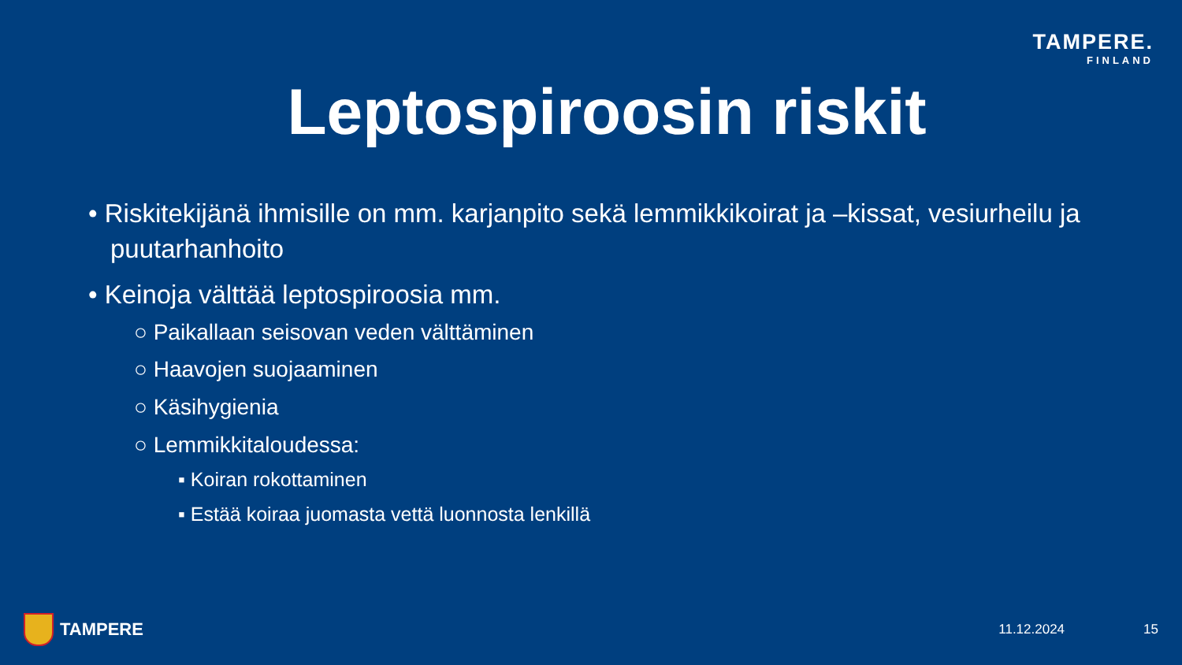TAMPERE.
FINLAND
Leptospiroosin riskit
• Riskitekijänä ihmisille on mm. karjanpito sekä lemmikkikoirat ja –kissat, vesiurheilu ja puutarhanhoito
• Keinoja välttää leptospiroosia mm.
○ Paikallaan seisovan veden välttäminen
○ Haavojen suojaaminen
○ Käsihygienia
○ Lemmikkitaloudessa:
▪ Koiran rokottaminen
▪ Estää koiraa juomasta vettä luonnosta lenkillä
TAMPERE 11.12.2024 15